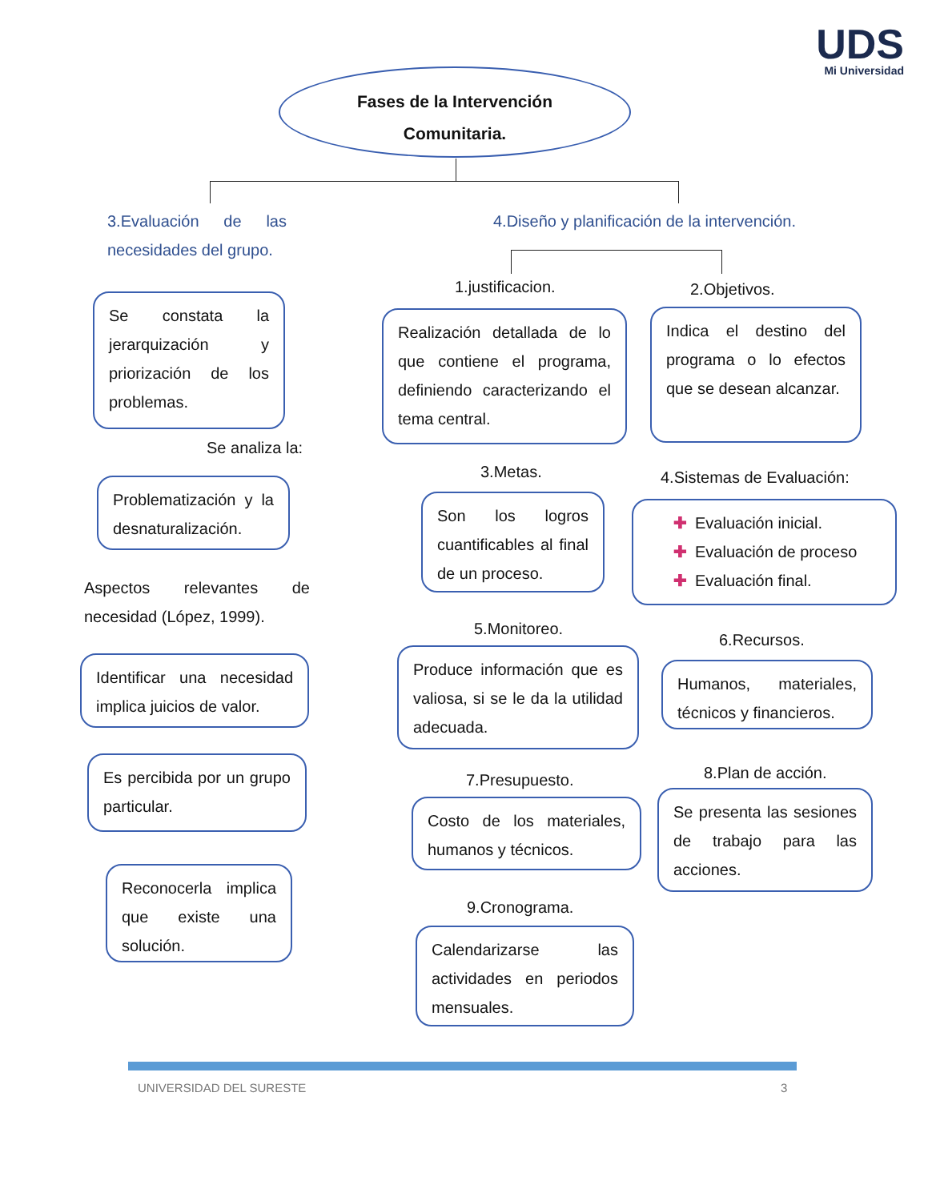UDS
Mi Universidad
Fases de la Intervención
Comunitaria.
3.Evaluación de las necesidades del grupo.
4.Diseño y planificación de la intervención.
Se constata la jerarquización y priorización de los problemas.
Se analiza la:
Problematización y la desnaturalización.
Aspectos relevantes de necesidad (López, 1999).
Identificar una necesidad implica juicios de valor.
Es percibida por un grupo particular.
Reconocerla implica que existe una solución.
1.justificacion. 2.Objetivos.
Realización detallada de lo que contiene el programa, definiendo caracterizando el tema central.
Indica el destino del programa o lo efectos que se desean alcanzar.
3.Metas. 4.Sistemas de Evaluación:
Son los logros cuantificables al final de un proceso.
✚ Evaluación inicial.
✚ Evaluación de proceso
✚ Evaluación final.
5.Monitoreo.
6.Recursos.
Produce información que es valiosa, si se le da la utilidad adecuada.
Humanos, materiales, técnicos y financieros.
7.Presupuesto. 8.Plan de acción.
Costo de los materiales, humanos y técnicos.
Se presenta las sesiones de trabajo para las acciones.
9.Cronograma.
Calendarizarse las actividades en periodos mensuales.
UNIVERSIDAD DEL SURESTE 3